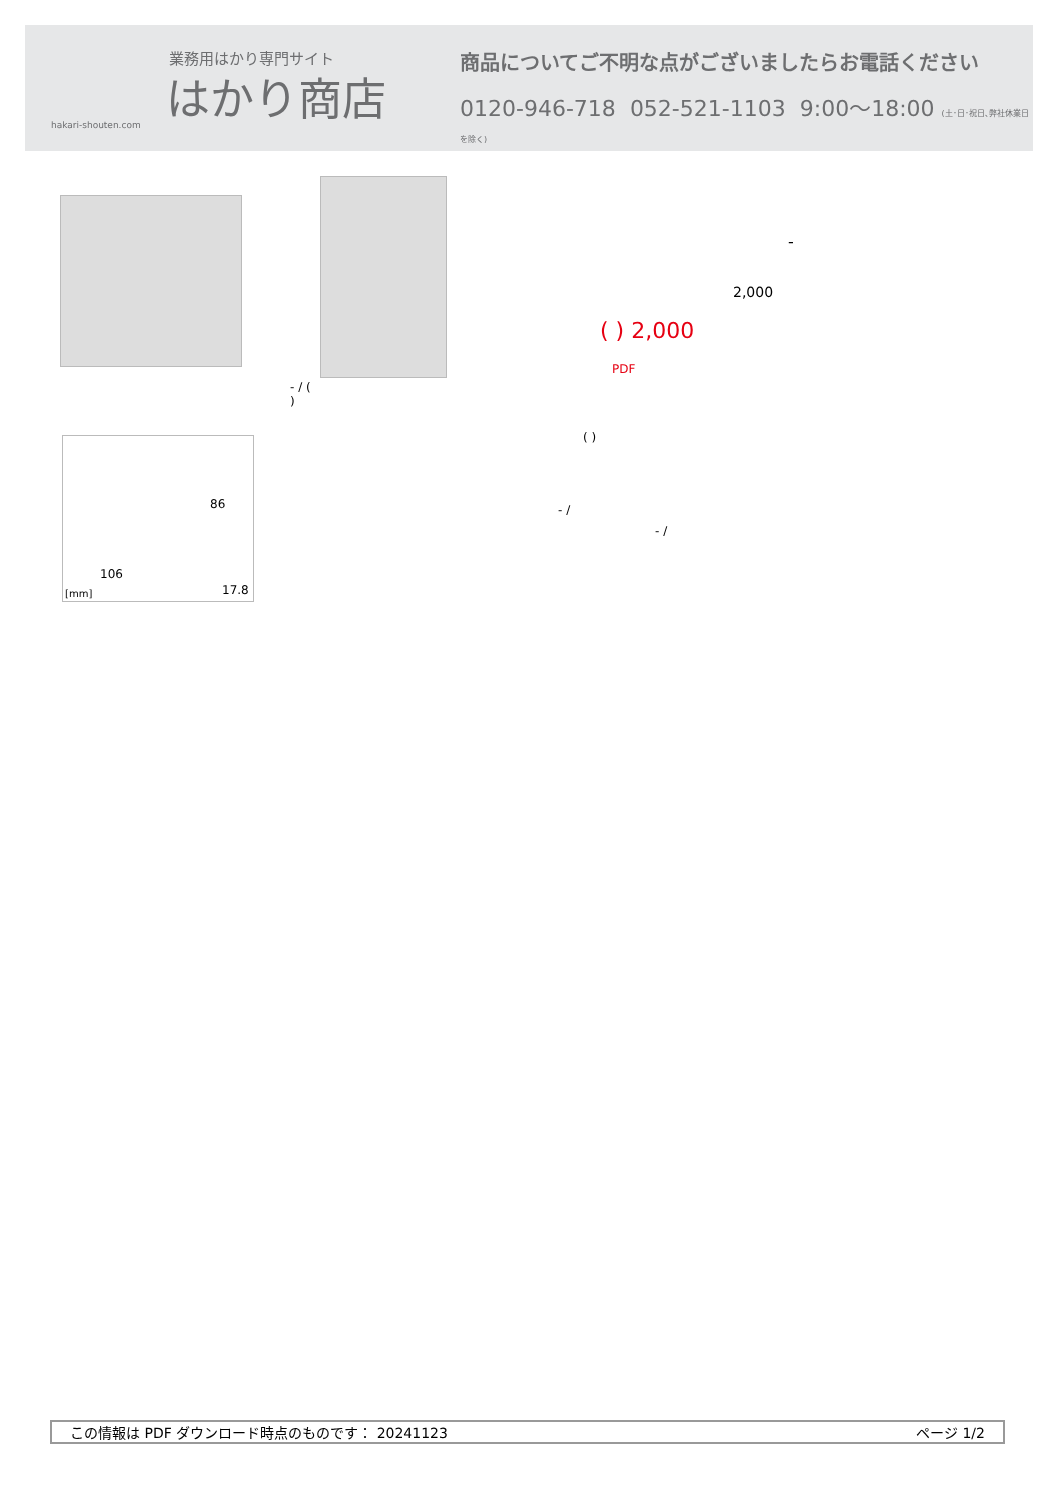業務用はかり専門サイト
はかり商店
hakari-shouten.com
商品についてご不明な点がございましたらお電話ください
0120-946-718 052-521-1103 9:00〜18:00 (土･日･祝日､弊社休業日を除く)
- / (
)
86
106
[mm] 17.8
-
2,000
( ) 2,000
PDF
( )
- /
- /
この情報は PDF ダウンロード時点のものです： 20241123 ページ 1/2